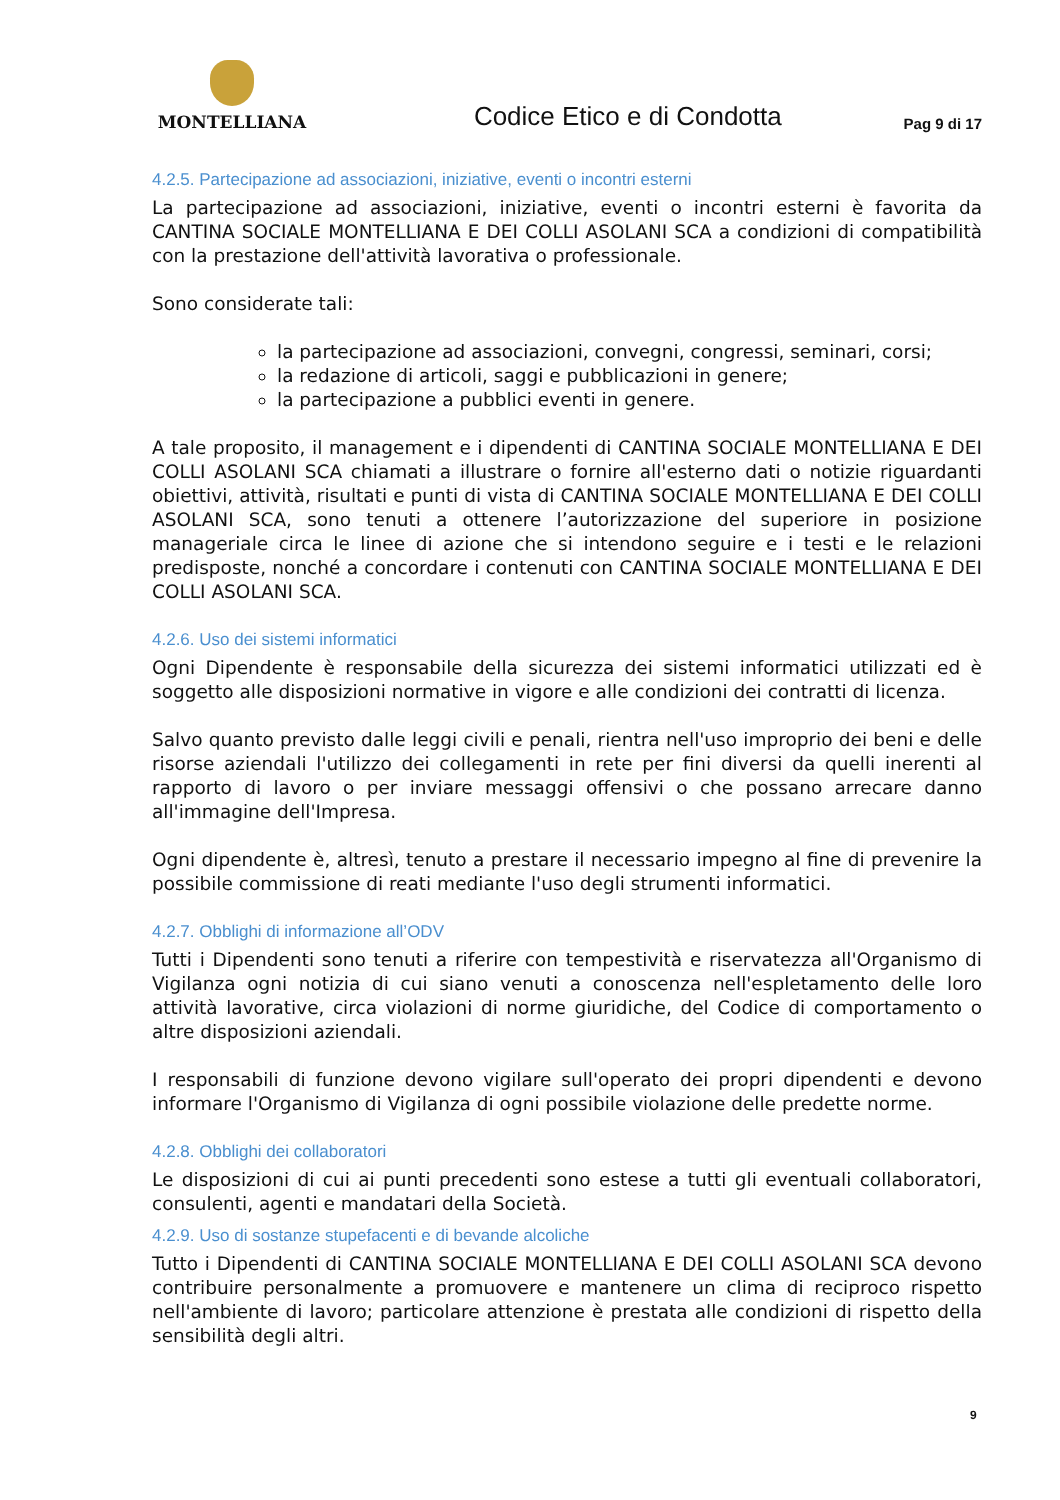MONTELLIANA
Codice Etico e di Condotta
Pag 9 di 17
4.2.5. Partecipazione ad associazioni, iniziative, eventi o incontri esterni
La partecipazione ad associazioni, iniziative, eventi o incontri esterni è favorita da CANTINA SOCIALE MONTELLIANA E DEI COLLI ASOLANI SCA a condizioni di compatibilità con la prestazione dell'attività lavorativa o professionale.
Sono considerate tali:
la partecipazione ad associazioni, convegni, congressi, seminari, corsi;
la redazione di articoli, saggi e pubblicazioni in genere;
la partecipazione a pubblici eventi in genere.
A tale proposito, il management e i dipendenti di CANTINA SOCIALE MONTELLIANA E DEI COLLI ASOLANI SCA chiamati a illustrare o fornire all'esterno dati o notizie riguardanti obiettivi, attività, risultati e punti di vista di CANTINA SOCIALE MONTELLIANA E DEI COLLI ASOLANI SCA, sono tenuti a ottenere l’autorizzazione del superiore in posizione manageriale circa le linee di azione che si intendono seguire e i testi e le relazioni predisposte, nonché a concordare i contenuti con CANTINA SOCIALE MONTELLIANA E DEI COLLI ASOLANI SCA.
4.2.6. Uso dei sistemi informatici
Ogni Dipendente è responsabile della sicurezza dei sistemi informatici utilizzati ed è soggetto alle disposizioni normative in vigore e alle condizioni dei contratti di licenza.
Salvo quanto previsto dalle leggi civili e penali, rientra nell'uso improprio dei beni e delle risorse aziendali l'utilizzo dei collegamenti in rete per fini diversi da quelli inerenti al rapporto di lavoro o per inviare messaggi offensivi o che possano arrecare danno all'immagine dell'Impresa.
Ogni dipendente è, altresì, tenuto a prestare il necessario impegno al fine di prevenire la possibile commissione di reati mediante l'uso degli strumenti informatici.
4.2.7. Obblighi di informazione all’ODV
Tutti i Dipendenti sono tenuti a riferire con tempestività e riservatezza all'Organismo di Vigilanza ogni notizia di cui siano venuti a conoscenza nell'espletamento delle loro attività lavorative, circa violazioni di norme giuridiche, del Codice di comportamento o altre disposizioni aziendali.
I responsabili di funzione devono vigilare sull'operato dei propri dipendenti e devono informare l'Organismo di Vigilanza di ogni possibile violazione delle predette norme.
4.2.8. Obblighi dei collaboratori
Le disposizioni di cui ai punti precedenti sono estese a tutti gli eventuali collaboratori, consulenti, agenti e mandatari della Società.
4.2.9. Uso di sostanze stupefacenti e di bevande alcoliche
Tutto i Dipendenti di CANTINA SOCIALE MONTELLIANA E DEI COLLI ASOLANI SCA devono contribuire personalmente a promuovere e mantenere un clima di reciproco rispetto nell'ambiente di lavoro; particolare attenzione è prestata alle condizioni di rispetto della sensibilità degli altri.
9